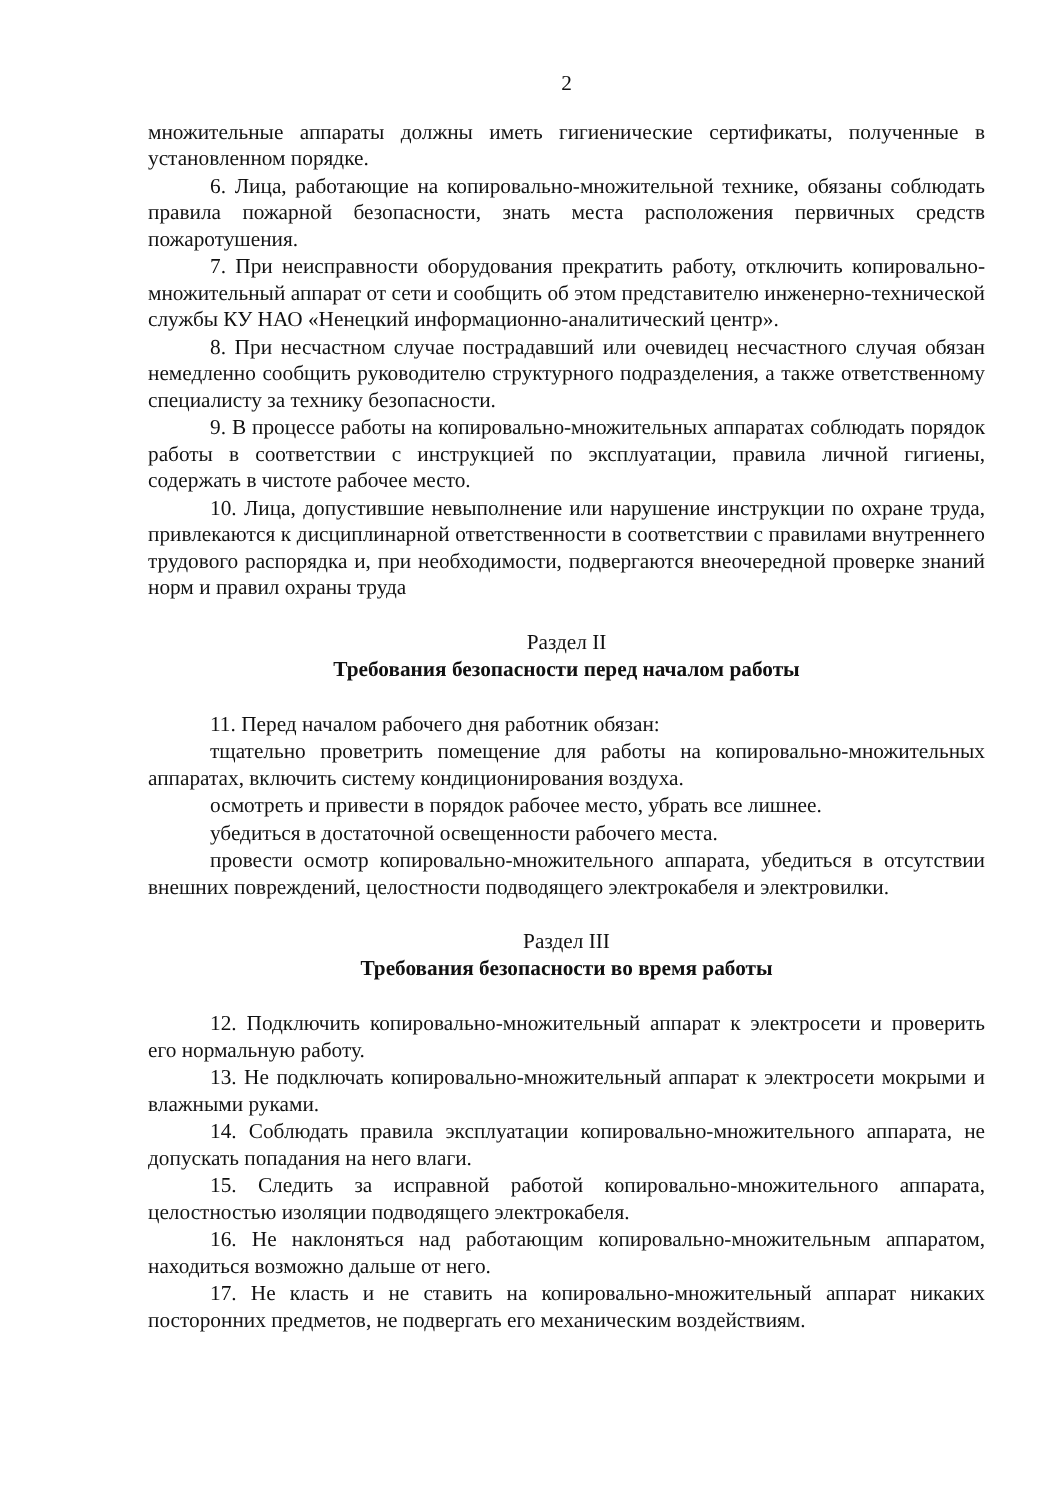2
множительные аппараты должны иметь гигиенические сертификаты, полученные в установленном порядке.
6. Лица, работающие на копировально-множительной технике, обязаны соблюдать правила пожарной безопасности, знать места расположения первичных средств пожаротушения.
7. При неисправности оборудования прекратить работу, отключить копировально-множительный аппарат от сети и сообщить об этом представителю инженерно-технической службы КУ НАО «Ненецкий информационно-аналитический центр».
8. При несчастном случае пострадавший или очевидец несчастного случая обязан немедленно сообщить руководителю структурного подразделения, а также ответственному специалисту за технику безопасности.
9. В процессе работы на копировально-множительных аппаратах соблюдать порядок работы в соответствии с инструкцией по эксплуатации, правила личной гигиены, содержать в чистоте рабочее место.
10. Лица, допустившие невыполнение или нарушение инструкции по охране труда, привлекаются к дисциплинарной ответственности в соответствии с правилами внутреннего трудового распорядка и, при необходимости, подвергаются внеочередной проверке знаний норм и правил охраны труда
Раздел II
Требования безопасности перед началом работы
11. Перед началом рабочего дня работник обязан:
тщательно проветрить помещение для работы на копировально-множительных аппаратах, включить систему кондиционирования воздуха.
осмотреть и привести в порядок рабочее место, убрать все лишнее.
убедиться в достаточной освещенности рабочего места.
провести осмотр копировально-множительного аппарата, убедиться в отсутствии внешних повреждений, целостности подводящего электрокабеля и электровилки.
Раздел III
Требования безопасности во время работы
12. Подключить копировально-множительный аппарат к электросети и проверить его нормальную работу.
13. Не подключать копировально-множительный аппарат к электросети мокрыми и влажными руками.
14. Соблюдать правила эксплуатации копировально-множительного аппарата, не допускать попадания на него влаги.
15. Следить за исправной работой копировально-множительного аппарата, целостностью изоляции подводящего электрокабеля.
16. Не наклоняться над работающим копировально-множительным аппаратом, находиться возможно дальше от него.
17. Не класть и не ставить на копировально-множительный аппарат никаких посторонних предметов, не подвергать его механическим воздействиям.